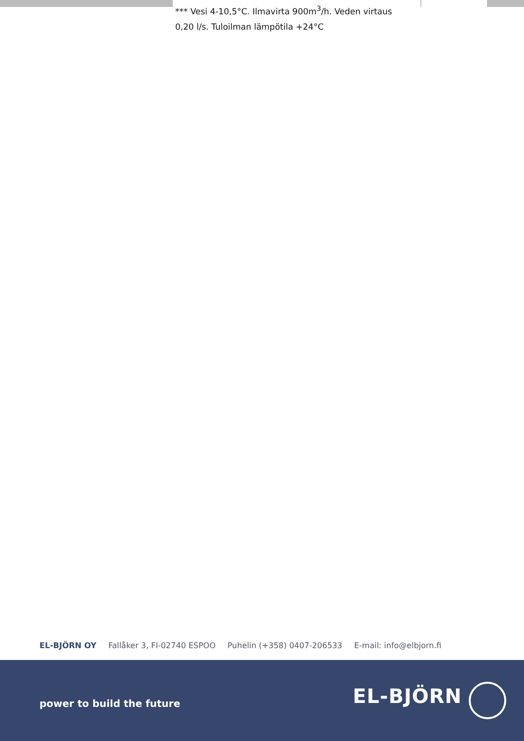*** Vesi 4-10,5°C. Ilmavirta 900m<sup>3</sup>/h. Veden virtaus 0,20 l/s. Tuloilman lämpötila +24°C
EL-BJÖRN OY Fallåker 3, FI-02740 ESPOO Puhelin (+358) 0407-206533 E-mail: info@elbjorn.fi
power to build the future EL-BJÖRN